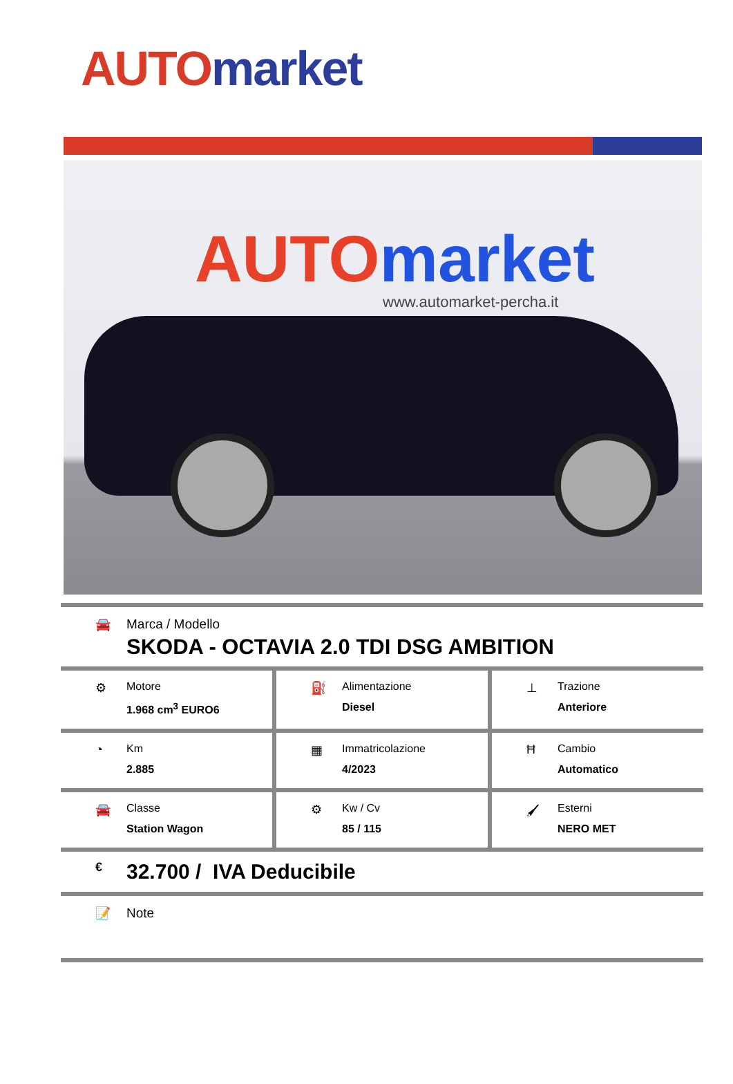AUTO market
AUTO market www.automarket-percha.it
🚘 Marca / Modello
SKODA - OCTAVIA 2.0 TDI DSG AMBITION
⚙ Motore
1.968 cm<sup>3</sup> EURO6
⛽ Alimentazione
Diesel
⊥ Trazione
Anteriore
◔ Km
2.885
▦ Immatricolazione
4/2023
Ħ Cambio
Automatico
🚘 Classe
Station Wagon
⚙ Kw / Cv
85 / 115
🖌 Esterni
NERO MET
€
32.700 / IVA Deducibile
📝 Note